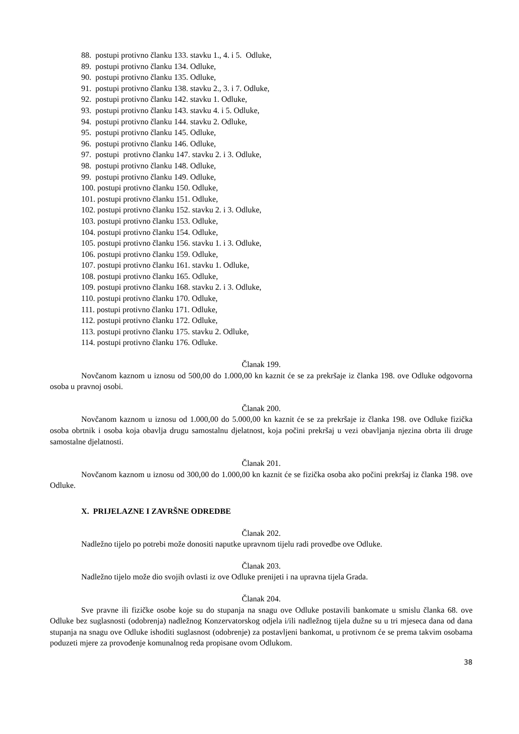88. postupi protivno članku 133. stavku 1., 4. i 5. Odluke,
89. postupi protivno članku 134. Odluke,
90. postupi protivno članku 135. Odluke,
91. postupi protivno članku 138. stavku 2., 3. i 7. Odluke,
92. postupi protivno članku 142. stavku 1. Odluke,
93. postupi protivno članku 143. stavku 4. i 5. Odluke,
94. postupi protivno članku 144. stavku 2. Odluke,
95. postupi protivno članku 145. Odluke,
96. postupi protivno članku 146. Odluke,
97. postupi protivno članku 147. stavku 2. i 3. Odluke,
98. postupi protivno članku 148. Odluke,
99. postupi protivno članku 149. Odluke,
100. postupi protivno članku 150. Odluke,
101. postupi protivno članku 151. Odluke,
102. postupi protivno članku 152. stavku 2. i 3. Odluke,
103. postupi protivno članku 153. Odluke,
104. postupi protivno članku 154. Odluke,
105. postupi protivno članku 156. stavku 1. i 3. Odluke,
106. postupi protivno članku 159. Odluke,
107. postupi protivno članku 161. stavku 1. Odluke,
108. postupi protivno članku 165. Odluke,
109. postupi protivno članku 168. stavku 2. i 3. Odluke,
110. postupi protivno članku 170. Odluke,
111. postupi protivno članku 171. Odluke,
112. postupi protivno članku 172. Odluke,
113. postupi protivno članku 175. stavku 2. Odluke,
114. postupi protivno članku 176. Odluke.
Članak 199.
Novčanom kaznom u iznosu od 500,00 do 1.000,00 kn kaznit će se za prekršaje iz članka 198. ove Odluke odgovorna osoba u pravnoj osobi.
Članak 200.
Novčanom kaznom u iznosu od 1.000,00 do 5.000,00 kn kaznit će se za prekršaje iz članka 198. ove Odluke fizička osoba obrtnik i osoba koja obavlja drugu samostalnu djelatnost, koja počini prekršaj u vezi obavljanja njezina obrta ili druge samostalne djelatnosti.
Članak 201.
Novčanom kaznom u iznosu od 300,00 do 1.000,00 kn kaznit će se fizička osoba ako počini prekršaj iz članka 198. ove Odluke.
X. PRIJELAZNE I ZAVRŠNE ODREDBE
Članak 202.
Nadležno tijelo po potrebi može donositi naputke upravnom tijelu radi provedbe ove Odluke.
Članak 203.
Nadležno tijelo može dio svojih ovlasti iz ove Odluke prenijeti i na upravna tijela Grada.
Članak 204.
Sve pravne ili fizičke osobe koje su do stupanja na snagu ove Odluke postavili bankomate u smislu članka 68. ove Odluke bez suglasnosti (odobrenja) nadležnog Konzervatorskog odjela i/ili nadležnog tijela dužne su u tri mjeseca dana od dana stupanja na snagu ove Odluke ishoditi suglasnost (odobrenje) za postavljeni bankomat, u protivnom će se prema takvim osobama poduzeti mjere za provođenje komunalnog reda propisane ovom Odlukom.
38